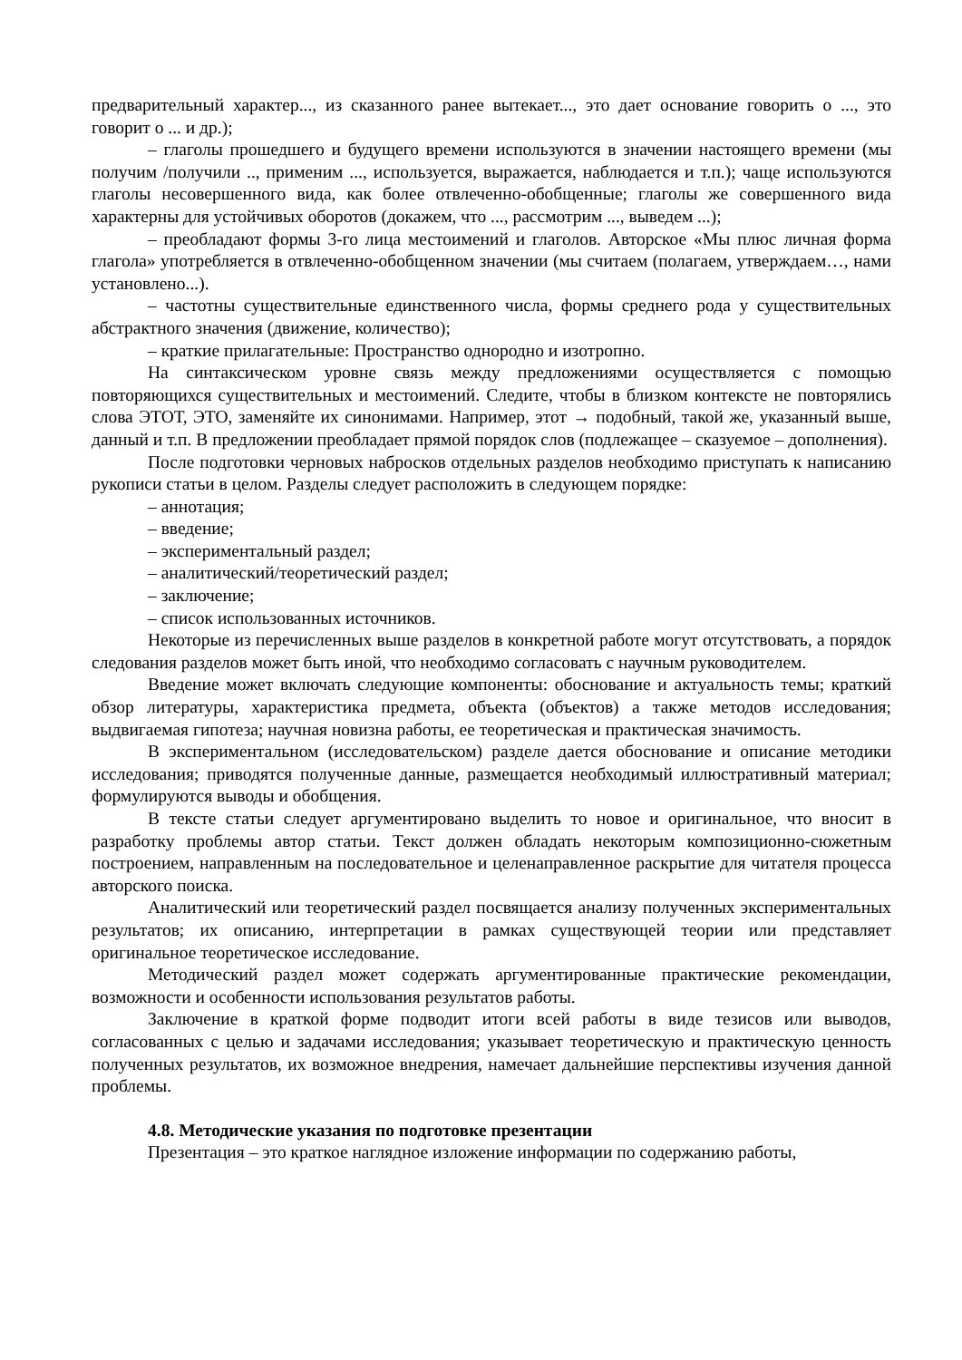предварительный характер..., из сказанного ранее вытекает..., это дает основание говорить о ..., это говорит о ... и др.);
– глаголы прошедшего и будущего времени используются в значении настоящего времени (мы получим /получили .., применим ..., используется, выражается, наблюдается и т.п.); чаще используются глаголы несовершенного вида, как более отвлеченно-обобщенные; глаголы же совершенного вида характерны для устойчивых оборотов (докажем, что ..., рассмотрим ..., выведем ...);
– преобладают формы 3-го лица местоимений и глаголов. Авторское «Мы плюс личная форма глагола» употребляется в отвлеченно-обобщенном значении (мы считаем (полагаем, утверждаем…, нами установлено...).
– частотны существительные единственного числа, формы среднего рода у существительных абстрактного значения (движение, количество);
– краткие прилагательные: Пространство однородно и изотропно.
На синтаксическом уровне связь между предложениями осуществляется с помощью повторяющихся существительных и местоимений. Следите, чтобы в близком контексте не повторялись слова ЭТОТ, ЭТО, заменяйте их синонимами. Например, этот → подобный, такой же, указанный выше, данный и т.п. В предложении преобладает прямой порядок слов (подлежащее – сказуемое – дополнения).
После подготовки черновых набросков отдельных разделов необходимо приступать к написанию рукописи статьи в целом. Разделы следует расположить в следующем порядке:
– аннотация;
– введение;
– экспериментальный раздел;
– аналитический/теоретический раздел;
– заключение;
– список использованных источников.
Некоторые из перечисленных выше разделов в конкретной работе могут отсутствовать, а порядок следования разделов может быть иной, что необходимо согласовать с научным руководителем.
Введение может включать следующие компоненты: обоснование и актуальность темы; краткий обзор литературы, характеристика предмета, объекта (объектов) а также методов исследования; выдвигаемая гипотеза; научная новизна работы, ее теоретическая и практическая значимость.
В экспериментальном (исследовательском) разделе дается обоснование и описание методики исследования; приводятся полученные данные, размещается необходимый иллюстративный материал; формулируются выводы и обобщения.
В тексте статьи следует аргументировано выделить то новое и оригинальное, что вносит в разработку проблемы автор статьи. Текст должен обладать некоторым композиционно-сюжетным построением, направленным на последовательное и целенаправленное раскрытие для читателя процесса авторского поиска.
Аналитический или теоретический раздел посвящается анализу полученных экспериментальных результатов; их описанию, интерпретации в рамках существующей теории или представляет оригинальное теоретическое исследование.
Методический раздел может содержать аргументированные практические рекомендации, возможности и особенности использования результатов работы.
Заключение в краткой форме подводит итоги всей работы в виде тезисов или выводов, согласованных с целью и задачами исследования; указывает теоретическую и практическую ценность полученных результатов, их возможное внедрения, намечает дальнейшие перспективы изучения данной проблемы.
4.8. Методические указания по подготовке презентации
Презентация – это краткое наглядное изложение информации по содержанию работы,